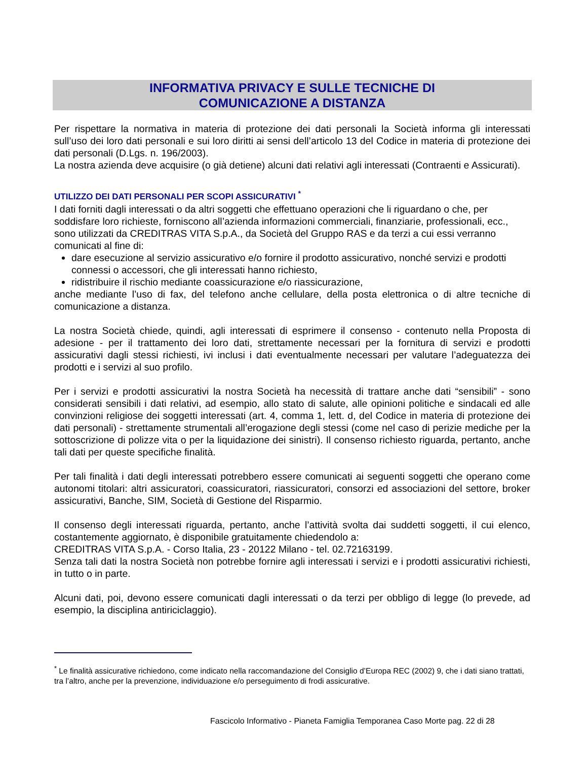INFORMATIVA PRIVACY E SULLE TECNICHE DI
COMUNICAZIONE A DISTANZA
Per rispettare la normativa in materia di protezione dei dati personali la Società informa gli interessati sull’uso dei loro dati personali e sui loro diritti ai sensi dell’articolo 13 del Codice in materia di protezione dei dati personali (D.Lgs. n. 196/2003).
La nostra azienda deve acquisire (o già detiene) alcuni dati relativi agli interessati (Contraenti e Assicurati).
UTILIZZO DEI DATI PERSONALI PER SCOPI ASSICURATIVI <sup>*</sup>
I dati forniti dagli interessati o da altri soggetti che effettuano operazioni che li riguardano o che, per soddisfare loro richieste, forniscono all’azienda informazioni commerciali, finanziarie, professionali, ecc., sono utilizzati da CREDITRAS VITA S.p.A., da Società del Gruppo RAS e da terzi a cui essi verranno comunicati al fine di:
dare esecuzione al servizio assicurativo e/o fornire il prodotto assicurativo, nonché servizi e prodotti connessi o accessori, che gli interessati hanno richiesto,
ridistribuire il rischio mediante coassicurazione e/o riassicurazione,
anche mediante l’uso di fax, del telefono anche cellulare, della posta elettronica o di altre tecniche di comunicazione a distanza.
La nostra Società chiede, quindi, agli interessati di esprimere il consenso - contenuto nella Proposta di adesione - per il trattamento dei loro dati, strettamente necessari per la fornitura di servizi e prodotti assicurativi dagli stessi richiesti, ivi inclusi i dati eventualmente necessari per valutare l’adeguatezza dei prodotti e i servizi al suo profilo.
Per i servizi e prodotti assicurativi la nostra Società ha necessità di trattare anche dati “sensibili” - sono considerati sensibili i dati relativi, ad esempio, allo stato di salute, alle opinioni politiche e sindacali ed alle convinzioni religiose dei soggetti interessati (art. 4, comma 1, lett. d, del Codice in materia di protezione dei dati personali) - strettamente strumentali all’erogazione degli stessi (come nel caso di perizie mediche per la sottoscrizione di polizze vita o per la liquidazione dei sinistri). Il consenso richiesto riguarda, pertanto, anche tali dati per queste specifiche finalità.
Per tali finalità i dati degli interessati potrebbero essere comunicati ai seguenti soggetti che operano come autonomi titolari: altri assicuratori, coassicuratori, riassicuratori, consorzi ed associazioni del settore, broker assicurativi, Banche, SIM, Società di Gestione del Risparmio.
Il consenso degli interessati riguarda, pertanto, anche l’attività svolta dai suddetti soggetti, il cui elenco, costantemente aggiornato, è disponibile gratuitamente chiedendolo a:
CREDITRAS VITA S.p.A. - Corso Italia, 23 - 20122 Milano - tel. 02.72163199.
Senza tali dati la nostra Società non potrebbe fornire agli interessati i servizi e i prodotti assicurativi richiesti, in tutto o in parte.
Alcuni dati, poi, devono essere comunicati dagli interessati o da terzi per obbligo di legge (lo prevede, ad esempio, la disciplina antiriciclaggio).
<sup>*</sup> Le finalità assicurative richiedono, come indicato nella raccomandazione del Consiglio d’Europa REC (2002) 9, che i dati siano trattati, tra l’altro, anche per la prevenzione, individuazione e/o perseguimento di frodi assicurative.
Fascicolo Informativo - Pianeta Famiglia Temporanea Caso Morte pag. 22 di 28